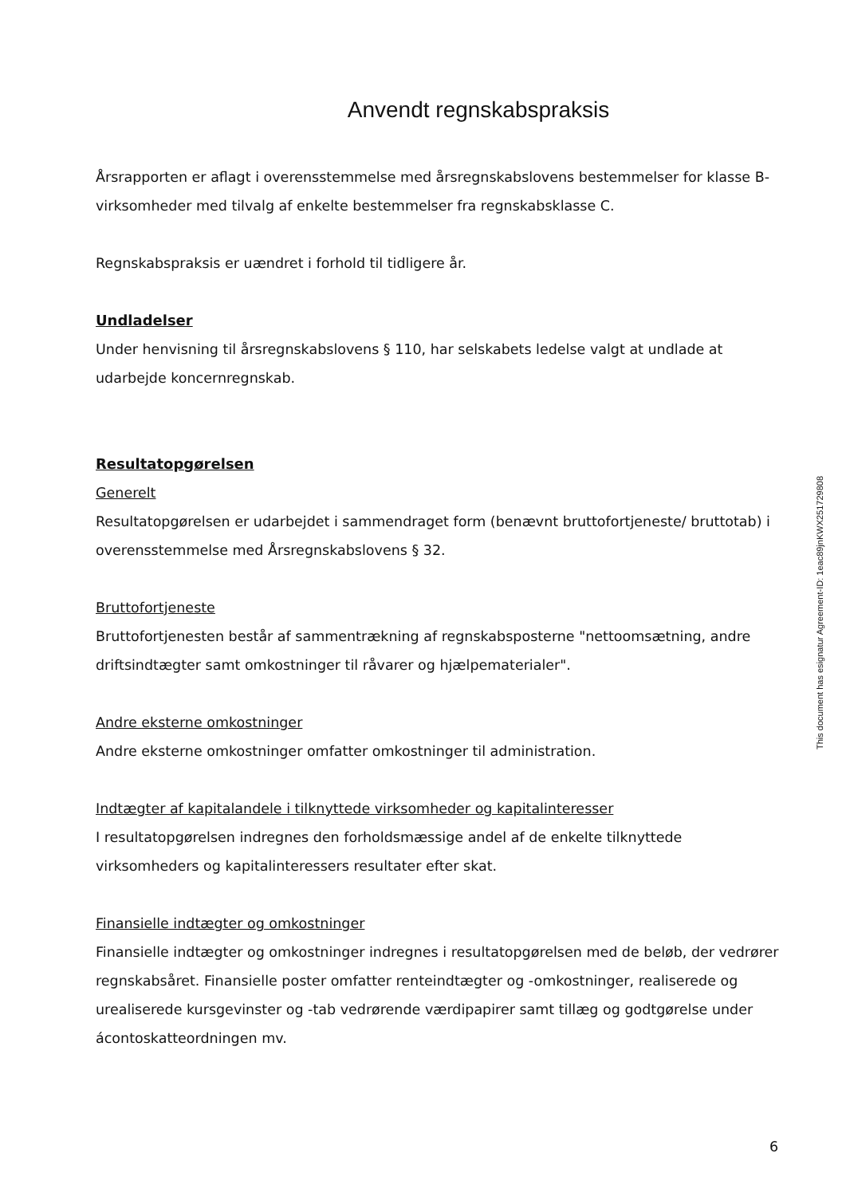Anvendt regnskabspraksis
Årsrapporten er aflagt i overensstemmelse med årsregnskabslovens bestemmelser for klasse B-virksomheder med tilvalg af enkelte bestemmelser fra regnskabsklasse C.
Regnskabspraksis er uændret i forhold til tidligere år.
Undladelser
Under henvisning til årsregnskabslovens § 110, har selskabets ledelse valgt at undlade at udarbejde koncernregnskab.
Resultatopgørelsen
Generelt
Resultatopgørelsen er udarbejdet i sammendraget form (benævnt bruttofortjeneste/ bruttotab) i overensstemmelse med Årsregnskabslovens § 32.
Bruttofortjeneste
Bruttofortjenesten består af sammentrækning af regnskabsposterne "nettoomsætning, andre driftsindtægter samt omkostninger til råvarer og hjælpematerialer".
Andre eksterne omkostninger
Andre eksterne omkostninger omfatter omkostninger til administration.
Indtægter af kapitalandele i tilknyttede virksomheder og kapitalinteresser
I resultatopgørelsen indregnes den forholdsmæssige andel af de enkelte tilknyttede virksomheders og kapitalinteressers resultater efter skat.
Finansielle indtægter og omkostninger
Finansielle indtægter og omkostninger indregnes i resultatopgørelsen med de beløb, der vedrører regnskabsåret. Finansielle poster omfatter renteindtægter og -omkostninger, realiserede og urealiserede kursgevinster og -tab vedrørende værdipapirer samt tillæg og godtgørelse under ácontoskatteordningen mv.
This document has esignatur Agreement-ID: 1eac89jnKWX251729808
6